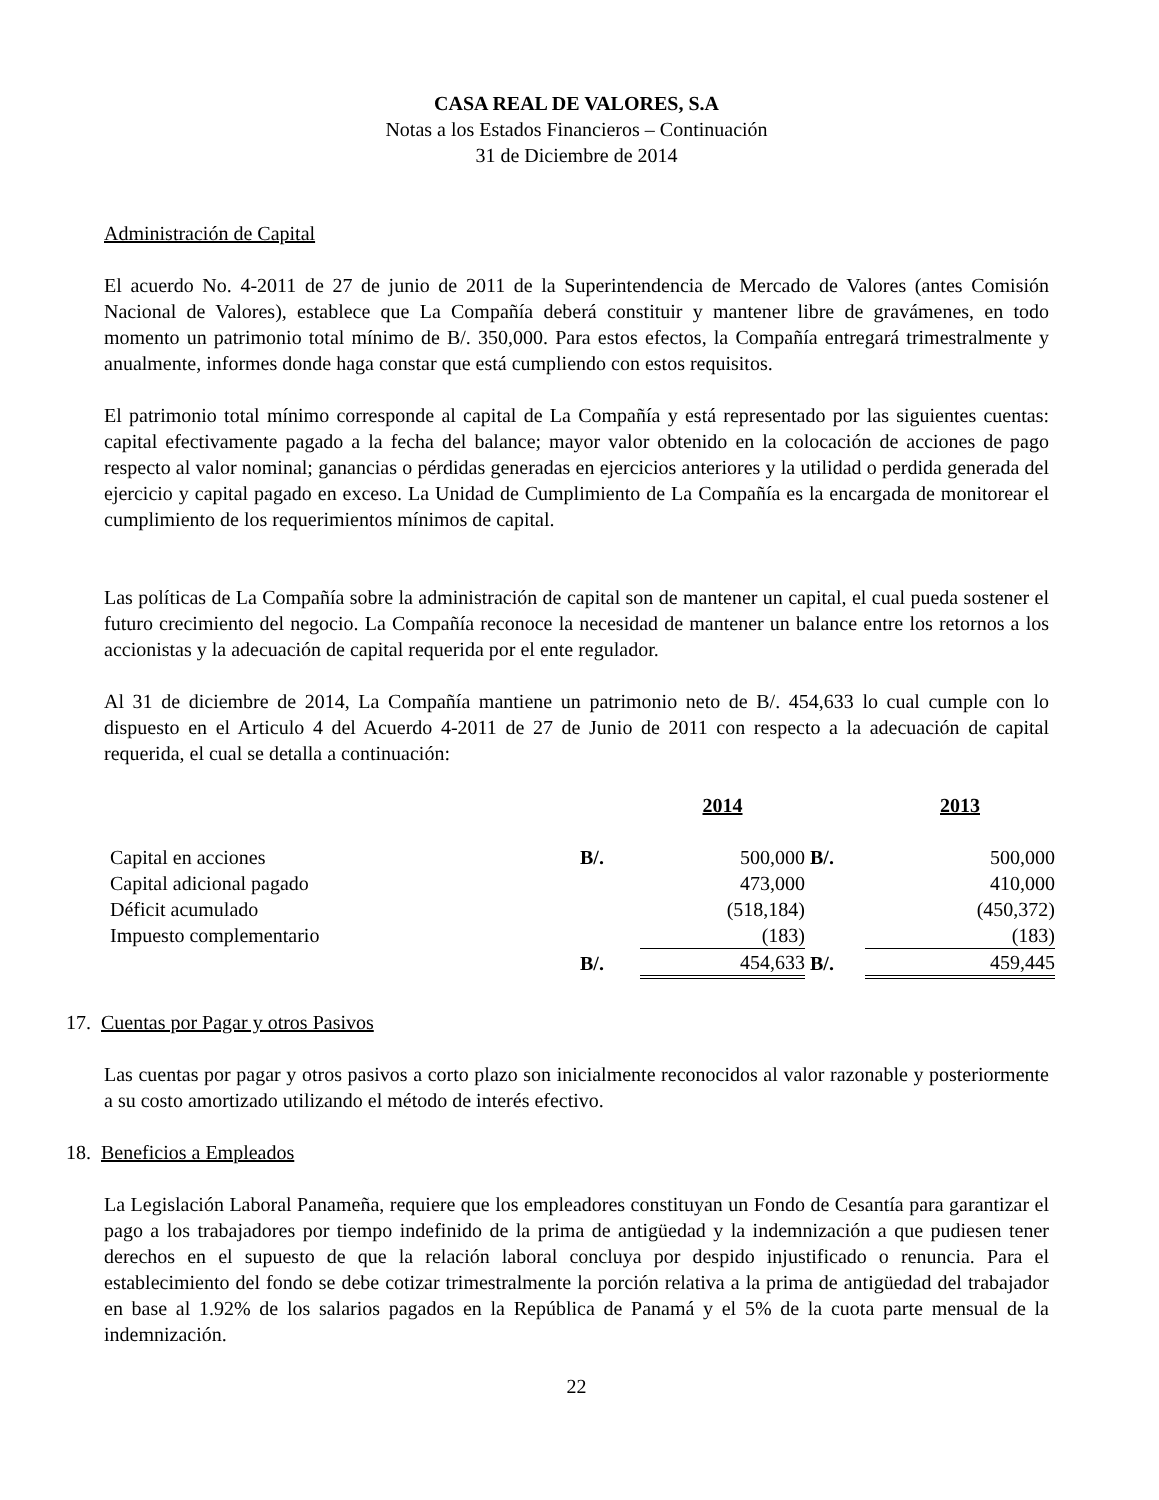CASA REAL DE VALORES, S.A
Notas a los Estados Financieros – Continuación
31 de Diciembre de 2014
Administración de Capital
El acuerdo No. 4-2011 de 27 de junio de 2011 de la Superintendencia de Mercado de Valores (antes Comisión Nacional de Valores), establece que La Compañía deberá constituir y mantener libre de gravámenes, en todo momento un patrimonio total mínimo de B/. 350,000. Para estos efectos, la Compañía entregará trimestralmente y anualmente, informes donde haga constar que está cumpliendo con estos requisitos.
El patrimonio total mínimo corresponde al capital de La Compañía y está representado por las siguientes cuentas: capital efectivamente pagado a la fecha del balance; mayor valor obtenido en la colocación de acciones de pago respecto al valor nominal; ganancias o pérdidas generadas en ejercicios anteriores y la utilidad o perdida generada del ejercicio y capital pagado en exceso. La Unidad de Cumplimiento de La Compañía es la encargada de monitorear el cumplimiento de los requerimientos mínimos de capital.
Las políticas de La Compañía sobre la administración de capital son de mantener un capital, el cual pueda sostener el futuro crecimiento del negocio. La Compañía reconoce la necesidad de mantener un balance entre los retornos a los accionistas y la adecuación de capital requerida por el ente regulador.
Al 31 de diciembre de 2014, La Compañía mantiene un patrimonio neto de B/. 454,633 lo cual cumple con lo dispuesto en el Articulo 4 del Acuerdo 4-2011 de 27 de Junio de 2011 con respecto a la adecuación de capital requerida, el cual se detalla a continuación:
| | | 2014 | | 2013 |
| --- | --- | --- | --- | --- |
| Capital en acciones | B/. | 500,000 | B/. | 500,000 |
| Capital adicional pagado | | 473,000 | | 410,000 |
| Déficit acumulado | | (518,184) | | (450,372) |
| Impuesto complementario | | (183) | | (183) |
| | B/. | 454,633 | B/. | 459,445 |
17. Cuentas por Pagar y otros Pasivos
Las cuentas por pagar y otros pasivos a corto plazo son inicialmente reconocidos al valor razonable y posteriormente a su costo amortizado utilizando el método de interés efectivo.
18. Beneficios a Empleados
La Legislación Laboral Panameña, requiere que los empleadores constituyan un Fondo de Cesantía para garantizar el pago a los trabajadores por tiempo indefinido de la prima de antigüedad y la indemnización a que pudiesen tener derechos en el supuesto de que la relación laboral concluya por despido injustificado o renuncia. Para el establecimiento del fondo se debe cotizar trimestralmente la porción relativa a la prima de antigüedad del trabajador en base al 1.92% de los salarios pagados en la República de Panamá y el 5% de la cuota parte mensual de la indemnización.
22